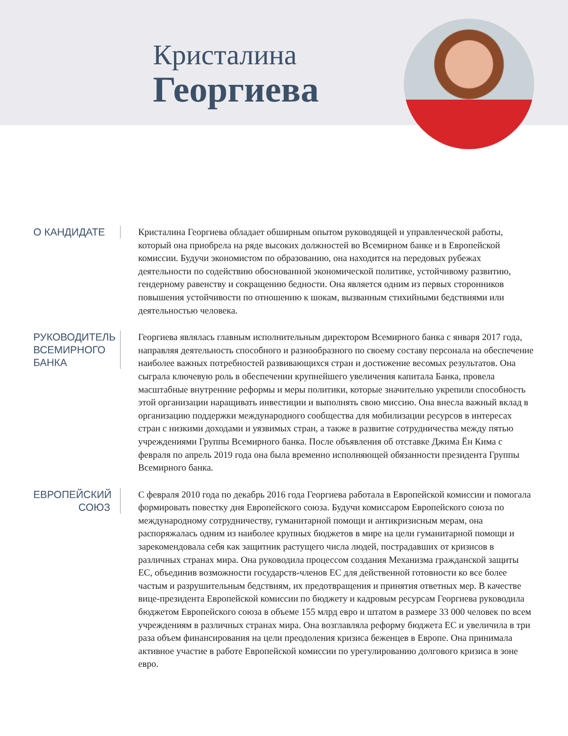Кристалина
Георгиева
О КАНДИДАТЕ
Кристалина Георгиева обладает обширным опытом руководящей и управленческой работы, который она приобрела на ряде высоких должностей во Всемирном банке и в Европейской комиссии. Будучи экономистом по образованию, она находится на передовых рубежах деятельности по содействию обоснованной экономической политике, устойчивому развитию, гендерному равенству и сокращению бедности. Она является одним из первых сторонников повышения устойчивости по отношению к шокам, вызванным стихийными бедствиями или деятельностью человека.
РУКОВОДИТЕЛЬ ВСЕМИРНОГО БАНКА
Георгиева являлась главным исполнительным директором Всемирного банка с января 2017 года, направляя деятельность способного и разнообразного по своему составу персонала на обеспечение наиболее важных потребностей развивающихся стран и достижение весомых результатов. Она сыграла ключевую роль в обеспечении крупнейшего увеличения капитала Банка, провела масштабные внутренние реформы и меры политики, которые значительно укрепили способность этой организации наращивать инвестиции и выполнять свою миссию. Она внесла важный вклад в организацию поддержки международного сообщества для мобилизации ресурсов в интересах стран с низкими доходами и уязвимых стран, а также в развитие сотрудничества между пятью учреждениями Группы Всемирного банка. После объявления об отставке Джима Ён Кима с февраля по апрель 2019 года она была временно исполняющей обязанности президента Группы Всемирного банка.
ЕВРОПЕЙСКИЙ СОЮЗ
С февраля 2010 года по декабрь 2016 года Георгиева работала в Европейской комиссии и помогала формировать повестку дня Европейского союза. Будучи комиссаром Европейского союза по международному сотрудничеству, гуманитарной помощи и антикризисным мерам, она распоряжалась одним из наиболее крупных бюджетов в мире на цели гуманитарной помощи и зарекомендовала себя как защитник растущего числа людей, пострадавших от кризисов в различных странах мира. Она руководила процессом создания Механизма гражданской защиты ЕС, объединив возможности государств-членов ЕС для действенной готовности ко все более частым и разрушительным бедствиям, их предотвращения и принятия ответных мер. В качестве вице-президента Европейской комиссии по бюджету и кадровым ресурсам Георгиева руководила бюджетом Европейского союза в объеме 155 млрд евро и штатом в размере 33 000 человек по всем учреждениям в различных странах мира. Она возглавляла реформу бюджета ЕС и увеличила в три раза объем финансирования на цели преодоления кризиса беженцев в Европе. Она принимала активное участие в работе Европейской комиссии по урегулированию долгового кризиса в зоне евро.